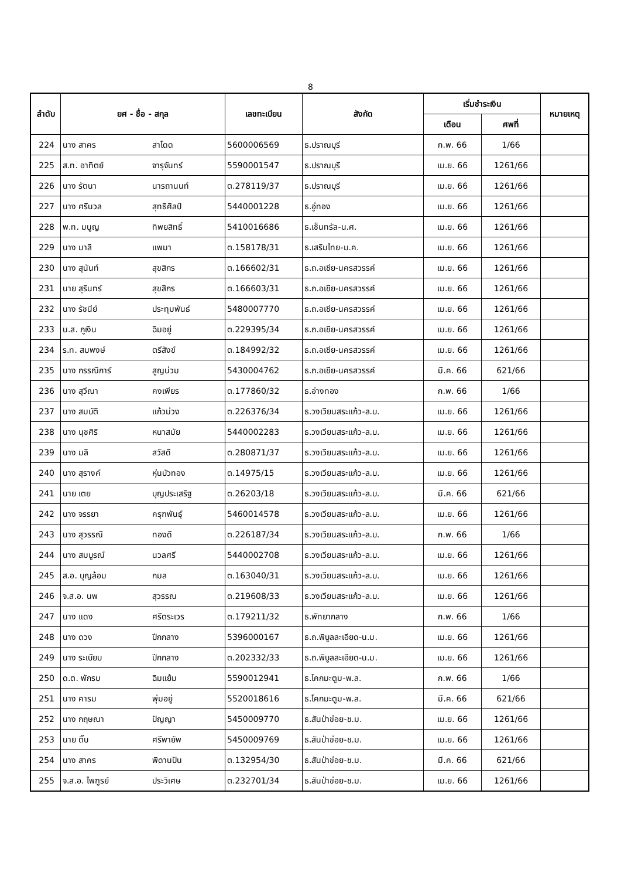8
| ลำดับ | ยศ - ชื่อ - สกุล | | เลขทะเบียน | สังกัด | เริ่มชำระเงิน | | หมายเหตุ |
| --- | --- | --- | --- | --- | --- | --- | --- |
| | | | | | เดือน | ศพที่ | |
| 224 | นาง สาคร | สาโดด | 5600006569 | ธ.ปราณบุรี | ก.พ. 66 | 1/66 | |
| 225 | ส.ท. อาทิตย์ | จารุจันทร์ | 5590001547 | ธ.ปราณบุรี | เม.ย. 66 | 1261/66 | |
| 226 | นาง รัตนา | นารถานนท์ | ต.278119/37 | ธ.ปราณบุรี | เม.ย. 66 | 1261/66 | |
| 227 | นาง ศรีนวล | สุทธิศิลป์ | 5440001228 | ธ.อู่ทอง | เม.ย. 66 | 1261/66 | |
| 228 | พ.ท. มนูญ | ทิพยสิทธิ์ | 5410016686 | ธ.เซ็นทรัล-น.ศ. | เม.ย. 66 | 1261/66 | |
| 229 | นาง มาลี | แพมา | ต.158178/31 | ธ.เสริมไทย-ม.ค. | เม.ย. 66 | 1261/66 | |
| 230 | นาง สุนันท์ | สุขสิกร | ต.166602/31 | ธ.ถ.อเชีย-นครสวรรค์ | เม.ย. 66 | 1261/66 | |
| 231 | นาย สุรินทร์ | สุขสิกร | ต.166603/31 | ธ.ถ.อเชีย-นครสวรรค์ | เม.ย. 66 | 1261/66 | |
| 232 | นาง รัชนีย์ | ประทุมพันธ์ | 5480007770 | ธ.ถ.อเชีย-นครสวรรค์ | เม.ย. 66 | 1261/66 | |
| 233 | น.ส. ภูเงิน | ฉิมอยู่ | ต.229395/34 | ธ.ถ.อเชีย-นครสวรรค์ | เม.ย. 66 | 1261/66 | |
| 234 | ร.ท. สมพงษ์ | ตรีสังข์ | ต.184992/32 | ธ.ถ.อเชีย-นครสวรรค์ | เม.ย. 66 | 1261/66 | |
| 235 | นาง กรรณิการ์ | สูญน่วม | 5430004762 | ธ.ถ.อเชีย-นครสวรรค์ | มี.ค. 66 | 621/66 | |
| 236 | นาง สุวีณา | คงเพียร | ต.177860/32 | ธ.อ่างทอง | ก.พ. 66 | 1/66 | |
| 237 | นาง สมบัติ | แก้วม่วง | ต.226376/34 | ธ.วงเวียนสระแก้ว-ล.บ. | เม.ย. 66 | 1261/66 | |
| 238 | นาง นุชศิริ | หนาสมัย | 5440002283 | ธ.วงเวียนสระแก้ว-ล.บ. | เม.ย. 66 | 1261/66 | |
| 239 | นาง มลิ | สวัสดี | ต.280871/37 | ธ.วงเวียนสระแก้ว-ล.บ. | เม.ย. 66 | 1261/66 | |
| 240 | นาง สุรางค์ | หุ่นบัวทอง | ต.14975/15 | ธ.วงเวียนสระแก้ว-ล.บ. | เม.ย. 66 | 1261/66 | |
| 241 | นาย เตย | บุญประเสริฐ | ต.26203/18 | ธ.วงเวียนสระแก้ว-ล.บ. | มี.ค. 66 | 621/66 | |
| 242 | นาง จรรยา | ครุฑพันธุ์ | 5460014578 | ธ.วงเวียนสระแก้ว-ล.บ. | เม.ย. 66 | 1261/66 | |
| 243 | นาง สุวรรณี | ทองดี | ต.226187/34 | ธ.วงเวียนสระแก้ว-ล.บ. | ก.พ. 66 | 1/66 | |
| 244 | นาง สมบูรณ์ | นวลศรี | 5440002708 | ธ.วงเวียนสระแก้ว-ล.บ. | เม.ย. 66 | 1261/66 | |
| 245 | ส.อ. บุญล้อม | กมล | ต.163040/31 | ธ.วงเวียนสระแก้ว-ล.บ. | เม.ย. 66 | 1261/66 | |
| 246 | จ.ส.อ. นพ | สุวรรณ | ต.219608/33 | ธ.วงเวียนสระแก้ว-ล.บ. | เม.ย. 66 | 1261/66 | |
| 247 | นาง แดง | ศรีตระเวร | ต.179211/32 | ธ.พัทยากลาง | ก.พ. 66 | 1/66 | |
| 248 | นาง ดวง | ปีกกลาง | 5396000167 | ธ.ถ.พิบูลละเอียด-น.ม. | เม.ย. 66 | 1261/66 | |
| 249 | นาง ระเบียบ | ปีกกลาง | ต.202332/33 | ธ.ถ.พิบูลละเอียด-น.ม. | เม.ย. 66 | 1261/66 | |
| 250 | ด.ต. พักรบ | ฉิมแย้ม | 5590012941 | ธ.โคกมะตูม-พ.ล. | ก.พ. 66 | 1/66 | |
| 251 | นาง คารม | พุ่มอยู่ | 5520018616 | ธ.โคกมะตูม-พ.ล. | มี.ค. 66 | 621/66 | |
| 252 | นาง กฤษณา | ปัญญา | 5450009770 | ธ.สันป่าข่อย-ช.ม. | เม.ย. 66 | 1261/66 | |
| 253 | นาย ติ๊บ | ศรีพายัพ | 5450009769 | ธ.สันป่าข่อย-ช.ม. | เม.ย. 66 | 1261/66 | |
| 254 | นาง สาคร | พิดานปัน | ต.132954/30 | ธ.สันป่าข่อย-ช.ม. | มี.ค. 66 | 621/66 | |
| 255 | จ.ส.อ. ไพฑูรย์ | ประวิเศษ | ต.232701/34 | ธ.สันป่าข่อย-ช.ม. | เม.ย. 66 | 1261/66 | |